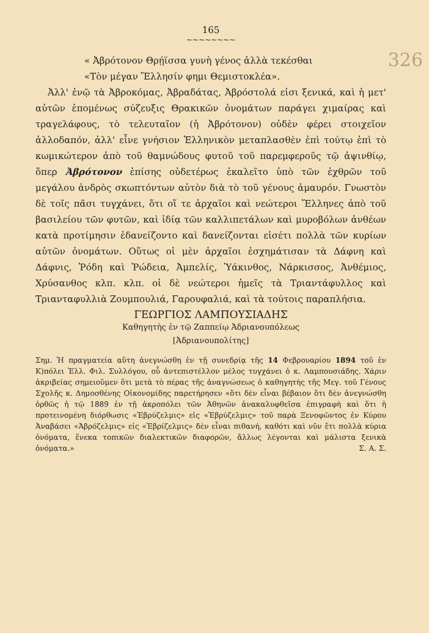165
326
~~~~~~~~
« Ἀβρότονον Θρῄϊσσα γυνὴ γένος ἀλλὰ τεκέσθαι
«Τὸν μέγαν Ἕλλησίν φημι Θεμιστοκλέα».
Ἀλλ' ἐνῷ τὰ Ἀβροκόμας, Ἀβραδάτας, Ἀβρόστολά εἰσι ξενικά, καὶ ἡ μετ' αὐτῶν ἑπομένως σύζευξις Θρακικῶν ὀνομάτων παράγει χιμαίρας καὶ τραγελάφους, τὸ τελευταῖον (ἡ Ἀβρότονον) οὐδὲν φέρει στοιχεῖον ἀλλοδαπόν, ἀλλ' εἶνε γνήσιον Ἑλληνικὸν μεταπλασθὲν ἐπὶ τούτῳ ἐπὶ τὸ κωμικώτερον ἀπὸ τοῦ θαμνώδους φυτοῦ τοῦ παρεμφεροῦς τῷ ἀψινθίῳ, ὅπερ Ἀβρότονον ἐπίσης οὐδετέρως ἐκαλεῖτο ὑπὸ τῶν ἐχθρῶν τοῦ μεγάλου ἀνδρὸς σκωπτόντων αὐτὸν διὰ τὸ τοῦ γένους ἀμαυρόν. Γνωστὸν δὲ τοῖς πᾶσι τυγχάνει, ὅτι οἵ τε ἀρχαῖοι καὶ νεώτεροι Ἕλληνες ἀπὸ τοῦ βασιλείου τῶν φυτῶν, καὶ ἰδίᾳ τῶν καλλιπετάλων καὶ μυροβόλων ἀνθέων κατὰ προτίμησιν ἐδανείζοντο καὶ δανείζονται εἰσέτι πολλὰ τῶν κυρίων αὐτῶν ὀνομάτων. Οὕτως οἱ μὲν ἀρχαῖοι ἐσχημάτισαν τὰ Δάφνη καὶ Δάφνις, Ῥόδη καὶ Ῥώδεια, Ἀμπελίς, Ὑάκινθος, Νάρκισσος, Ἀνθέμιος, Χρύσανθος κλπ. κλπ. οἱ δὲ νεώτεροι ἡμεῖς τὰ Τριαντάφυλλος καὶ Τριανταφυλλιὰ Ζουμπουλιά, Γαρουφαλιά, καὶ τὰ τούτοις παραπλήσια.
ΓΕΩΡΓΙΟΣ ΛΑΜΠΟΥΣΙΑΔΗΣ
Καθηγητὴς ἐν τῷ Ζαππείῳ Ἀδριανουπόλεως
[Ἀδριανουπολίτης]
Σημ. Ἡ πραγματεία αὕτη ἀνεγνώσθη ἐν τῇ συνεδρίᾳ τῆς 14 Φεβρουαρίου 1894 τοῦ ἐν Κ)πόλει Ἑλλ. Φιλ. Συλλόγου, οὗ ἀντεπιστέλλον μέλος τυγχάνει ὁ κ. Λαμπουσιάδης. Χάριν ἀκριβείας σημειοῦμεν ὅτι μετὰ τὸ πέρας τῆς ἀναγνώσεως ὁ καθηγητὴς τῆς Μεγ. τοῦ Γένους Σχολῆς κ. Δημοσθένης Οἰκονομίδης παρετήρησεν «ὅτι δὲν εἶναι βέβαιον ὅτι δὲν ἀνεγνώσθη ὀρθῶς ἡ τῷ 1889 ἐν τῇ ἀκροπόλει τῶν Ἀθηνῶν ἀνακαλυφθεῖσα ἐπιγραφὴ καὶ ὅτι ἡ προτεινομένη διόρθωσις «Ἐβρύζελμις» εἰς «Ἐβρύζελμις» τοῦ παρὰ Ξενοφῶντος ἐν Κύρου Ἀναβάσει «Ἀβρόζελμις» εἰς «Ἐβρίζελμις» δὲν εἶναι πιθανή, καθότι καὶ νῦν ἔτι πολλὰ κύρια ὀνόματα, ἕνεκα τοπικῶν διαλεκτικῶν διαφορῶν, ἄλλως λέγονται καὶ μάλιστα ξενικὰ ὀνόματα.» Σ. Α. Σ.